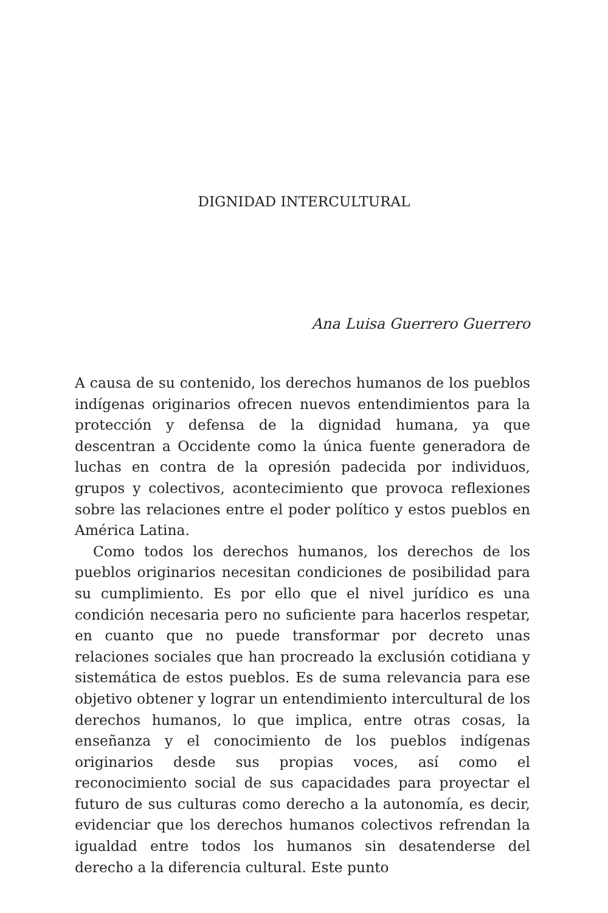DIGNIDAD INTERCULTURAL
Ana Luisa Guerrero Guerrero
A causa de su contenido, los derechos humanos de los pueblos indígenas originarios ofrecen nuevos entendimientos para la protección y defensa de la dignidad humana, ya que descentran a Occidente como la única fuente generadora de luchas en contra de la opresión padecida por individuos, grupos y colectivos, acontecimiento que provoca reflexiones sobre las relaciones entre el poder político y estos pueblos en América Latina.
Como todos los derechos humanos, los derechos de los pueblos originarios necesitan condiciones de posibilidad para su cumplimiento. Es por ello que el nivel jurídico es una condición necesaria pero no suficiente para hacerlos respetar, en cuanto que no puede transformar por decreto unas relaciones sociales que han procreado la exclusión cotidiana y sistemática de estos pueblos. Es de suma relevancia para ese objetivo obtener y lograr un entendimiento intercultural de los derechos humanos, lo que implica, entre otras cosas, la enseñanza y el conocimiento de los pueblos indígenas originarios desde sus propias voces, así como el reconocimiento social de sus capacidades para proyectar el futuro de sus culturas como derecho a la autonomía, es decir, evidenciar que los derechos humanos colectivos refrendan la igualdad entre todos los humanos sin desatenderse del derecho a la diferencia cultural. Este punto